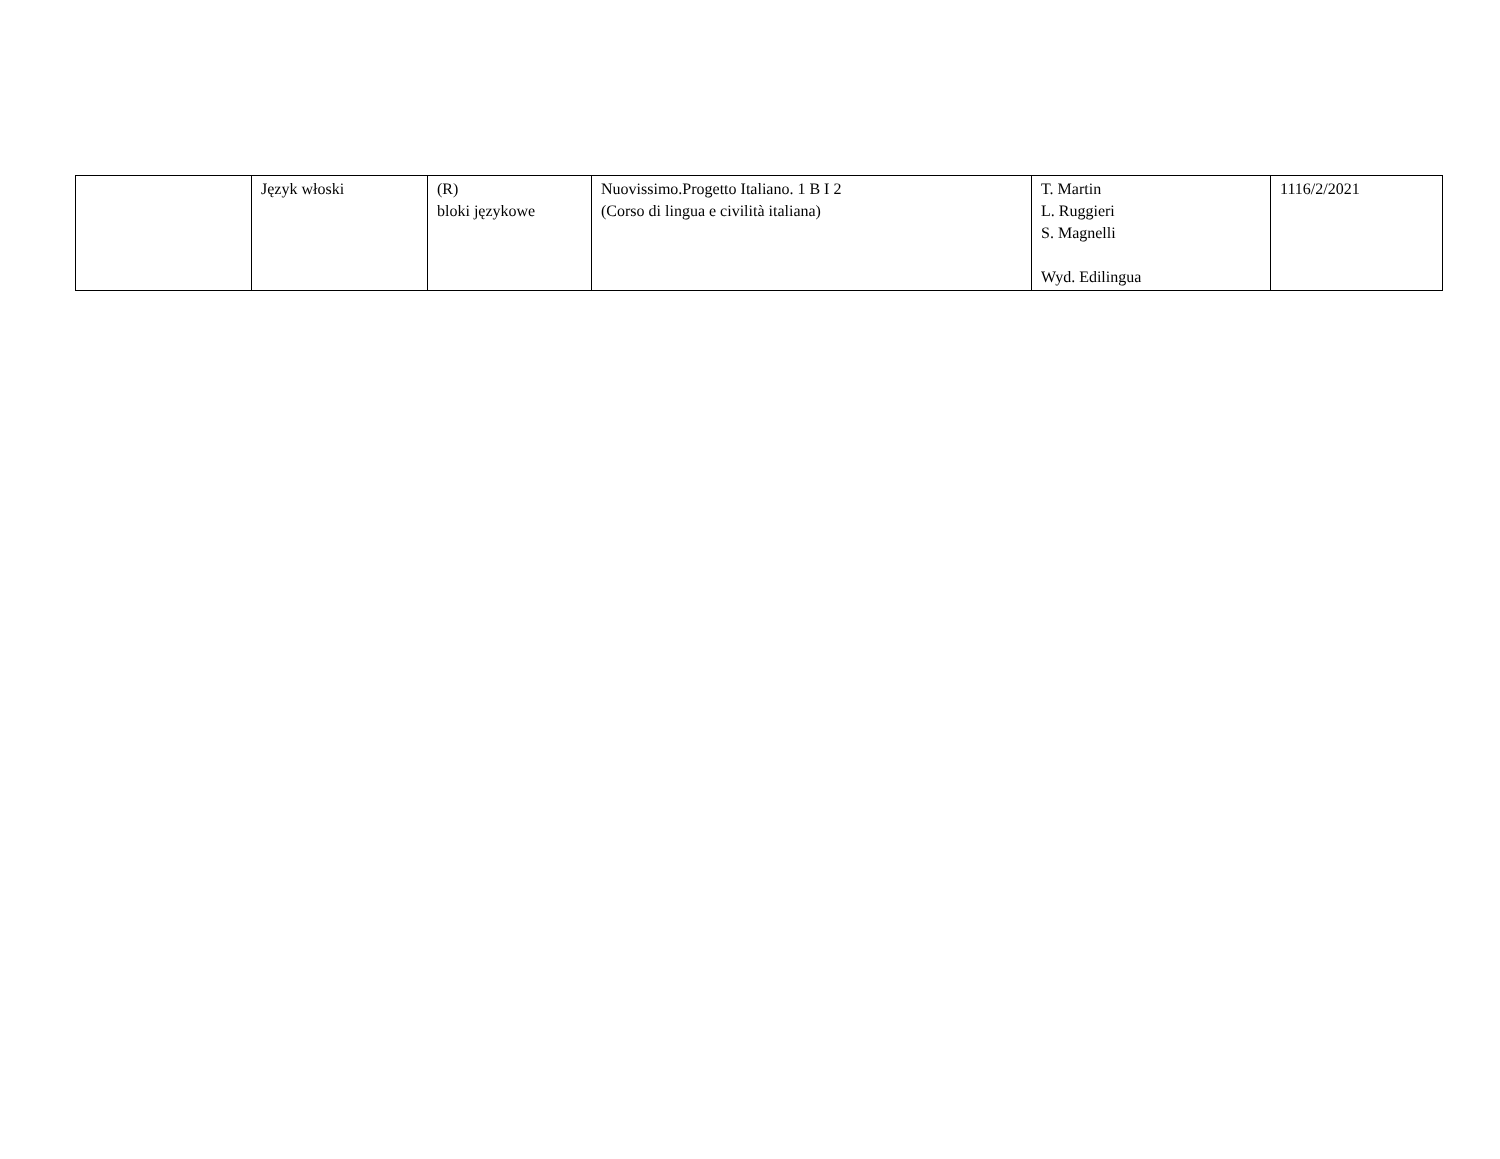| | Język włoski | (R) bloki językowe | Nuovissimo.Progetto Italiano. 1 B I 2 (Corso di lingua e civilità italiana) | T. Martin L. Ruggieri S. Magnelli Wyd. Edilingua | 1116/2/2021 |